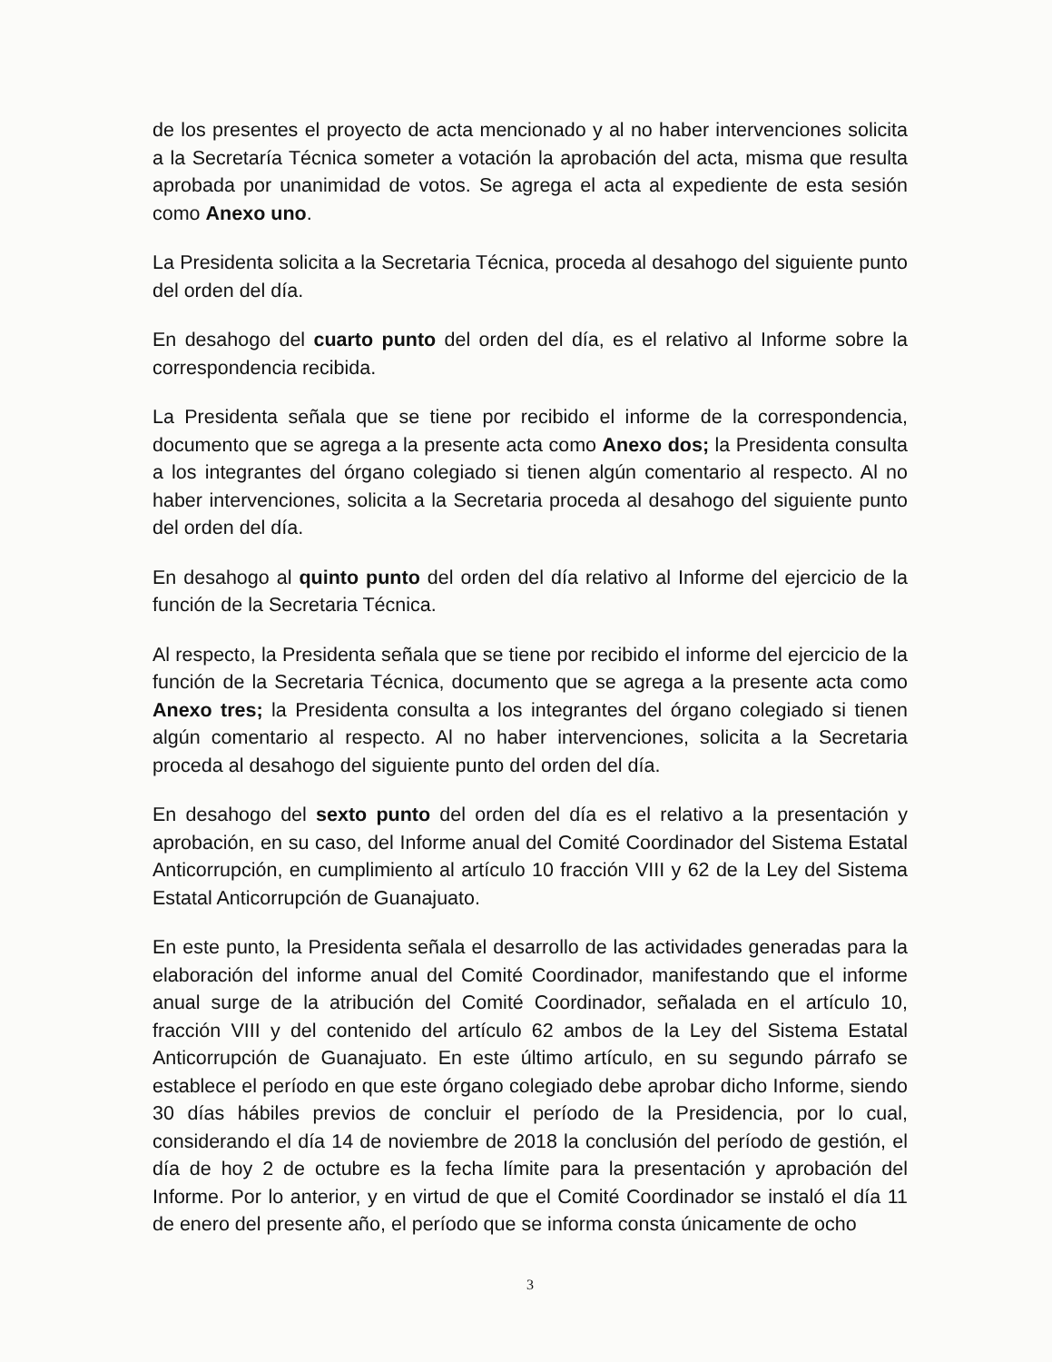de los presentes el proyecto de acta mencionado y al no haber intervenciones solicita a la Secretaría Técnica someter a votación la aprobación del acta, misma que resulta aprobada por unanimidad de votos. Se agrega el acta al expediente de esta sesión como Anexo uno.
La Presidenta solicita a la Secretaria Técnica, proceda al desahogo del siguiente punto del orden del día.
En desahogo del cuarto punto del orden del día, es el relativo al Informe sobre la correspondencia recibida.
La Presidenta señala que se tiene por recibido el informe de la correspondencia, documento que se agrega a la presente acta como Anexo dos; la Presidenta consulta a los integrantes del órgano colegiado si tienen algún comentario al respecto. Al no haber intervenciones, solicita a la Secretaria proceda al desahogo del siguiente punto del orden del día.
En desahogo al quinto punto del orden del día relativo al Informe del ejercicio de la función de la Secretaria Técnica.
Al respecto, la Presidenta señala que se tiene por recibido el informe del ejercicio de la función de la Secretaria Técnica, documento que se agrega a la presente acta como Anexo tres; la Presidenta consulta a los integrantes del órgano colegiado si tienen algún comentario al respecto. Al no haber intervenciones, solicita a la Secretaria proceda al desahogo del siguiente punto del orden del día.
En desahogo del sexto punto del orden del día es el relativo a la presentación y aprobación, en su caso, del Informe anual del Comité Coordinador del Sistema Estatal Anticorrupción, en cumplimiento al artículo 10 fracción VIII y 62 de la Ley del Sistema Estatal Anticorrupción de Guanajuato.
En este punto, la Presidenta señala el desarrollo de las actividades generadas para la elaboración del informe anual del Comité Coordinador, manifestando que el informe anual surge de la atribución del Comité Coordinador, señalada en el artículo 10, fracción VIII y del contenido del artículo 62 ambos de la Ley del Sistema Estatal Anticorrupción de Guanajuato. En este último artículo, en su segundo párrafo se establece el período en que este órgano colegiado debe aprobar dicho Informe, siendo 30 días hábiles previos de concluir el período de la Presidencia, por lo cual, considerando el día 14 de noviembre de 2018 la conclusión del período de gestión, el día de hoy 2 de octubre es la fecha límite para la presentación y aprobación del Informe. Por lo anterior, y en virtud de que el Comité Coordinador se instaló el día 11 de enero del presente año, el período que se informa consta únicamente de ocho
3